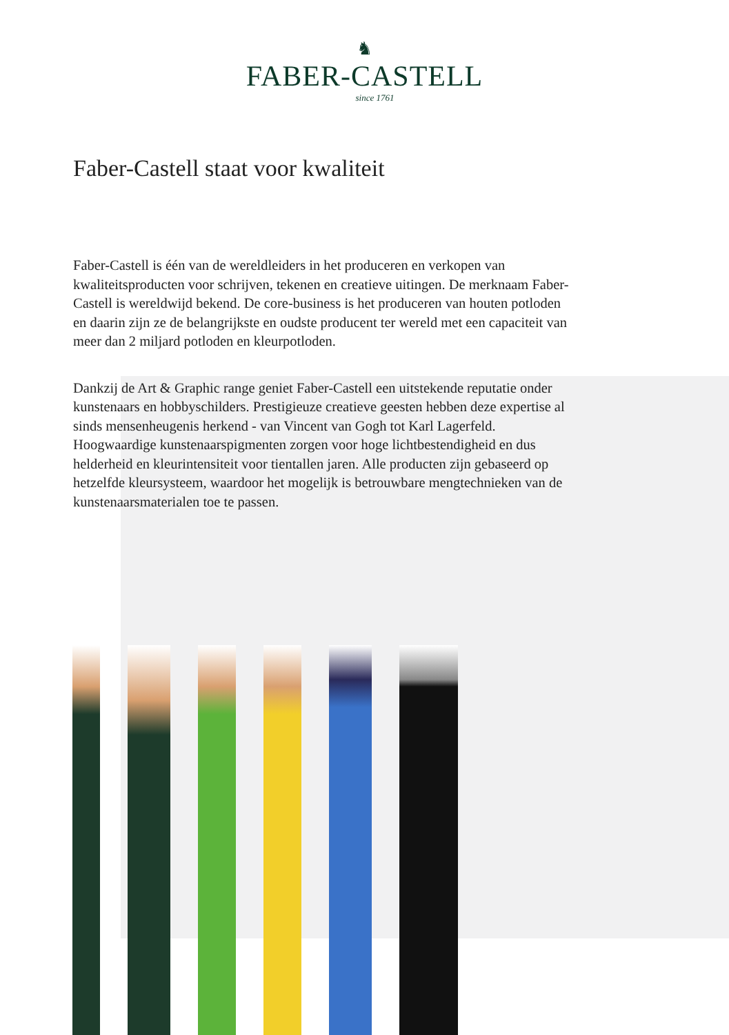♞
FABER-CASTELL
since 1761
Faber-Castell staat voor kwaliteit
Faber-Castell is één van de wereldleiders in het produceren en verkopen van kwaliteitsproducten voor schrijven, tekenen en creatieve uitingen. De merknaam Faber-Castell is wereldwijd bekend. De core-business is het produceren van houten potloden en daarin zijn ze de belangrijkste en oudste producent ter wereld met een capaciteit van meer dan 2 miljard potloden en kleurpotloden.
Dankzij de Art & Graphic range geniet Faber-Castell een uitstekende reputatie onder kunstenaars en hobbyschilders. Prestigieuze creatieve geesten hebben deze expertise al sinds mensenheugenis herkend - van Vincent van Gogh tot Karl Lagerfeld. Hoogwaardige kunstenaarspigmenten zorgen voor hoge lichtbestendigheid en dus helderheid en kleurintensiteit voor tientallen jaren. Alle producten zijn gebaseerd op hetzelfde kleursysteem, waardoor het mogelijk is betrouwbare mengtechnieken van de kunstenaarsmaterialen toe te passen.